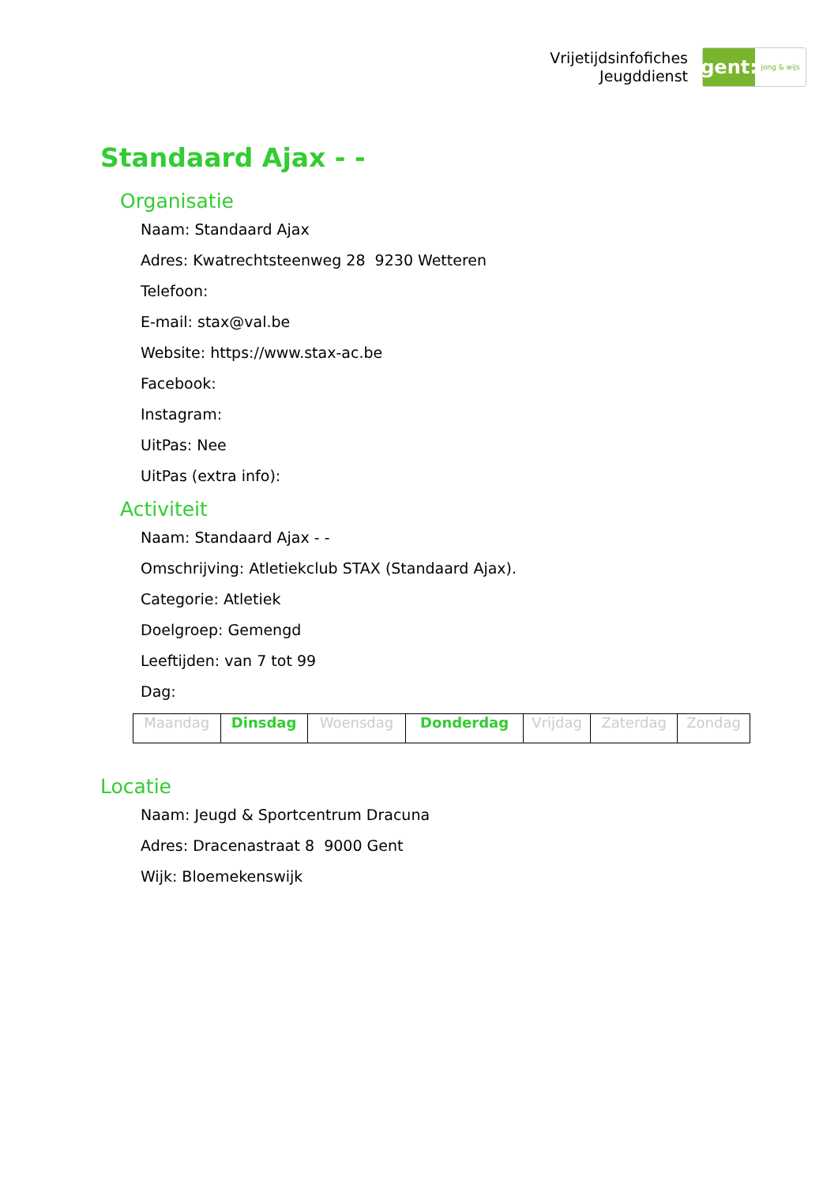Vrijetijdsinfofiches
Jeugddienst
gent:
jong & wijs
Standaard Ajax - -
Organisatie
Naam: Standaard Ajax
Adres: Kwatrechtsteenweg 28 9230 Wetteren
Telefoon:
E-mail: stax@val.be
Website: https://www.stax-ac.be
Facebook:
Instagram:
UitPas: Nee
UitPas (extra info):
Activiteit
Naam: Standaard Ajax - -
Omschrijving: Atletiekclub STAX (Standaard Ajax).
Categorie: Atletiek
Doelgroep: Gemengd
Leeftijden: van 7 tot 99
Dag:
| Maandag | Dinsdag | Woensdag | Donderdag | Vrijdag | Zaterdag | Zondag |
Locatie
Naam: Jeugd & Sportcentrum Dracuna
Adres: Dracenastraat 8 9000 Gent
Wijk: Bloemekenswijk